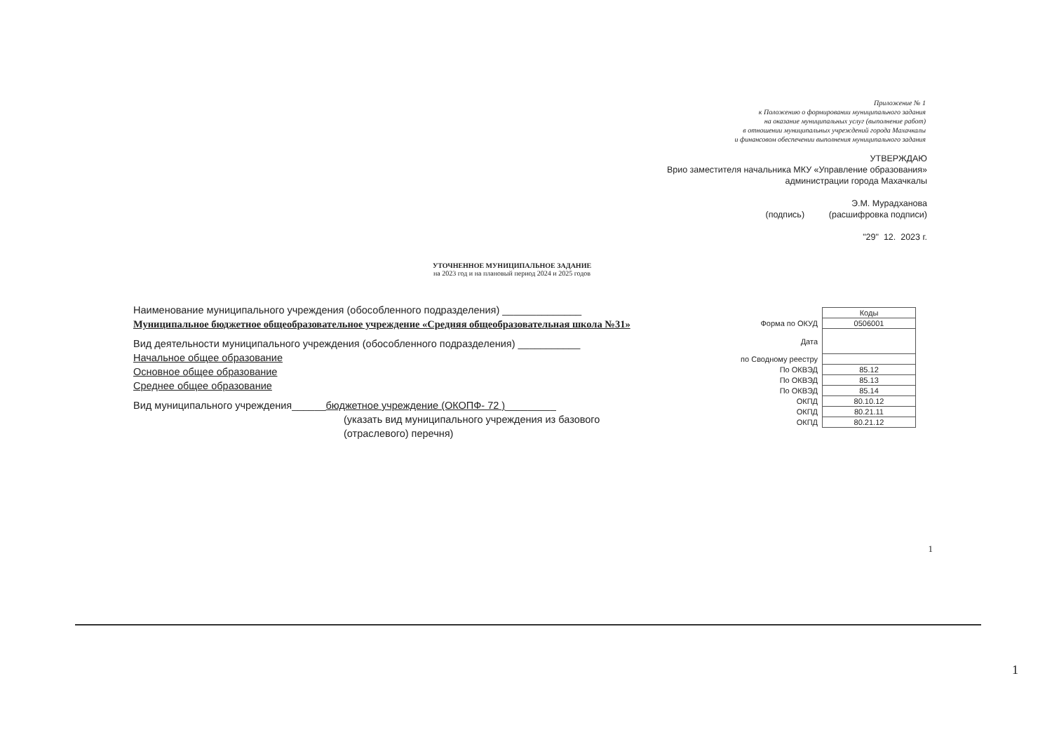Приложение № 1
к Положению о формировании муниципального задания
на оказание муниципальных услуг (выполнение работ)
в отношении муниципальных учреждений города Махачкалы
и финансовом обеспечении выполнения муниципального задания
УТВЕРЖДАЮ
Врио заместителя начальника МКУ «Управление образования»
администрации города Махачкалы
Э.М. Мурадханова
(подпись) (расшифровка подписи)
"29" 12. 2023 г.
УТОЧНЕННОЕ МУНИЦИПАЛЬНОЕ ЗАДАНИЕ
на 2023 год и на плановый период 2024 и 2025 годов
Наименование муниципального учреждения (обособленного подразделения) ______________
Муниципальное бюджетное общеобразовательное учреждение «Средняя общеобразовательная школа №31»
Вид деятельности муниципального учреждения (обособленного подразделения) ___________
Начальное общее образование
Основное общее образование
Среднее общее образование
Вид муниципального учреждения______бюджетное учреждение (ОКОПФ- 72 )_________
(указать вид муниципального учреждения из базового
(отраслевого) перечня)
| | Коды |
| Форма по ОКУД | 0506001 |
| Дата | |
| по Сводному реестру | |
| По ОКВЭД | 85.12 |
| По ОКВЭД | 85.13 |
| По ОКВЭД | 85.14 |
| ОКПД | 80.10.12 |
| ОКПД | 80.21.11 |
| ОКПД | 80.21.12 |
1
1